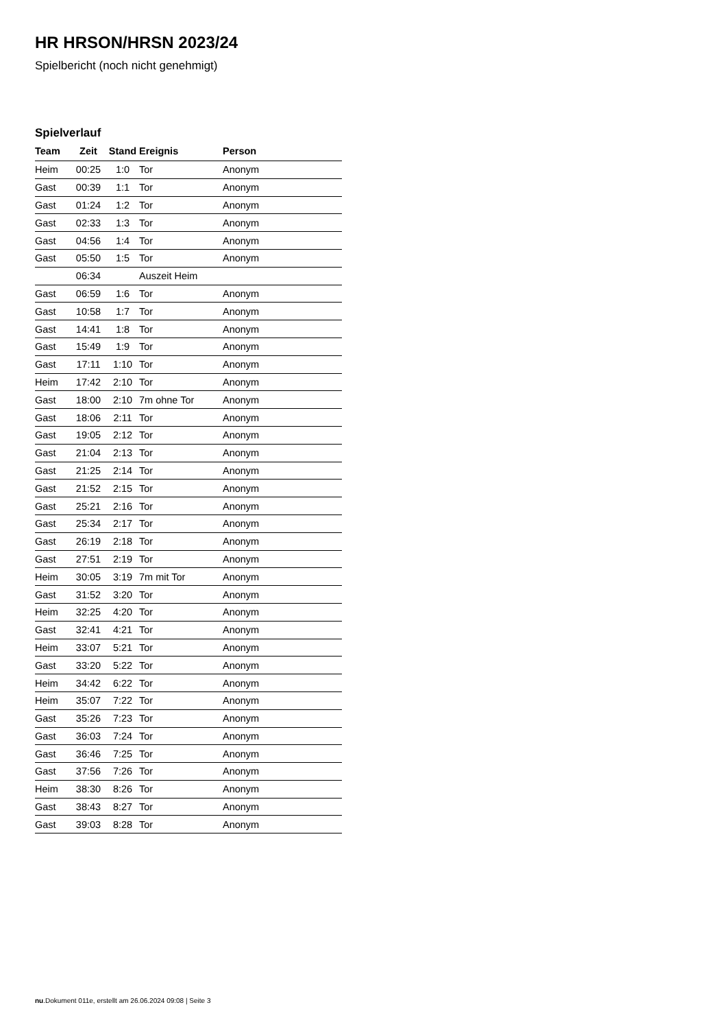HR HRSON/HRSN 2023/24
Spielbericht (noch nicht genehmigt)
Spielverlauf
| Team | Zeit | Stand | Ereignis | Person |
| --- | --- | --- | --- | --- |
| Heim | 00:25 | 1:0 | Tor | Anonym |
| Gast | 00:39 | 1:1 | Tor | Anonym |
| Gast | 01:24 | 1:2 | Tor | Anonym |
| Gast | 02:33 | 1:3 | Tor | Anonym |
| Gast | 04:56 | 1:4 | Tor | Anonym |
| Gast | 05:50 | 1:5 | Tor | Anonym |
| | 06:34 | | Auszeit Heim | |
| Gast | 06:59 | 1:6 | Tor | Anonym |
| Gast | 10:58 | 1:7 | Tor | Anonym |
| Gast | 14:41 | 1:8 | Tor | Anonym |
| Gast | 15:49 | 1:9 | Tor | Anonym |
| Gast | 17:11 | 1:10 | Tor | Anonym |
| Heim | 17:42 | 2:10 | Tor | Anonym |
| Gast | 18:00 | 2:10 | 7m ohne Tor | Anonym |
| Gast | 18:06 | 2:11 | Tor | Anonym |
| Gast | 19:05 | 2:12 | Tor | Anonym |
| Gast | 21:04 | 2:13 | Tor | Anonym |
| Gast | 21:25 | 2:14 | Tor | Anonym |
| Gast | 21:52 | 2:15 | Tor | Anonym |
| Gast | 25:21 | 2:16 | Tor | Anonym |
| Gast | 25:34 | 2:17 | Tor | Anonym |
| Gast | 26:19 | 2:18 | Tor | Anonym |
| Gast | 27:51 | 2:19 | Tor | Anonym |
| Heim | 30:05 | 3:19 | 7m mit Tor | Anonym |
| Gast | 31:52 | 3:20 | Tor | Anonym |
| Heim | 32:25 | 4:20 | Tor | Anonym |
| Gast | 32:41 | 4:21 | Tor | Anonym |
| Heim | 33:07 | 5:21 | Tor | Anonym |
| Gast | 33:20 | 5:22 | Tor | Anonym |
| Heim | 34:42 | 6:22 | Tor | Anonym |
| Heim | 35:07 | 7:22 | Tor | Anonym |
| Gast | 35:26 | 7:23 | Tor | Anonym |
| Gast | 36:03 | 7:24 | Tor | Anonym |
| Gast | 36:46 | 7:25 | Tor | Anonym |
| Gast | 37:56 | 7:26 | Tor | Anonym |
| Heim | 38:30 | 8:26 | Tor | Anonym |
| Gast | 38:43 | 8:27 | Tor | Anonym |
| Gast | 39:03 | 8:28 | Tor | Anonym |
nu.Dokument 011e, erstellt am 26.06.2024 09:08 | Seite 3